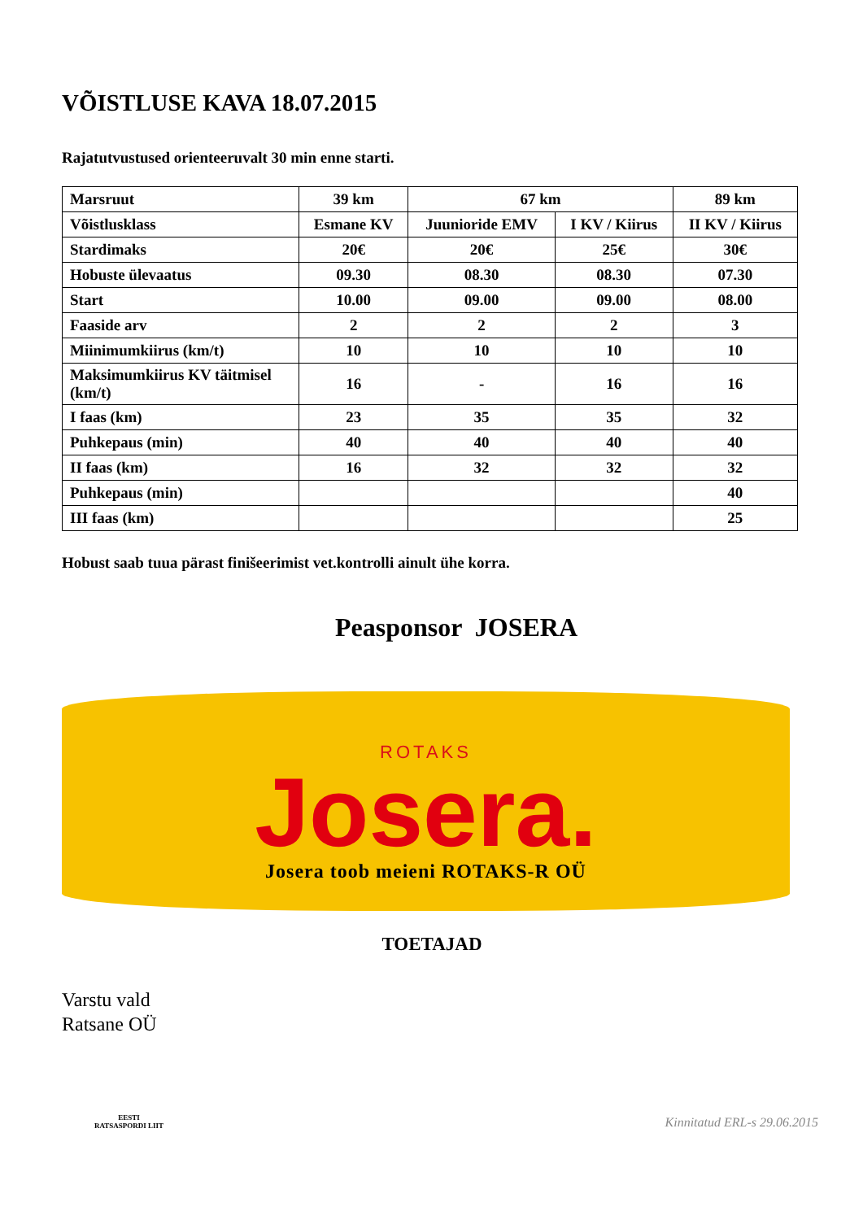VÕISTLUSE KAVA 18.07.2015
Rajatutvustused orienteeruvalt 30 min enne starti.
| Marsruut | 39 km | 67 km | | 89 km |
| Võistlusklass | Esmane KV | Juunioride EMV | I KV / Kiirus | II KV / Kiirus |
| Stardimaks | 20€ | 20€ | 25€ | 30€ |
| Hobuste ülevaatus | 09.30 | 08.30 | 08.30 | 07.30 |
| Start | 10.00 | 09.00 | 09.00 | 08.00 |
| Faaside arv | 2 | 2 | 2 | 3 |
| Miinimumkiirus (km/t) | 10 | 10 | 10 | 10 |
| Maksimumkiirus KV täitmisel (km/t) | 16 | - | 16 | 16 |
| I faas (km) | 23 | 35 | 35 | 32 |
| Puhkepaus (min) | 40 | 40 | 40 | 40 |
| II faas (km) | 16 | 32 | 32 | 32 |
| Puhkepaus (min) | | | | 40 |
| III faas (km) | | | | 25 |
Hobust saab tuua pärast finišeerimist vet.kontrolli ainult ühe korra.
Peasponsor JOSERA
ROTAKS
Josera.
Josera toob meieni ROTAKS-R OÜ
TOETAJAD
Varstu vald
Ratsane OÜ
EESTI
RATSASPORDI LIIT
Kinnitatud ERL-s 29.06.2015